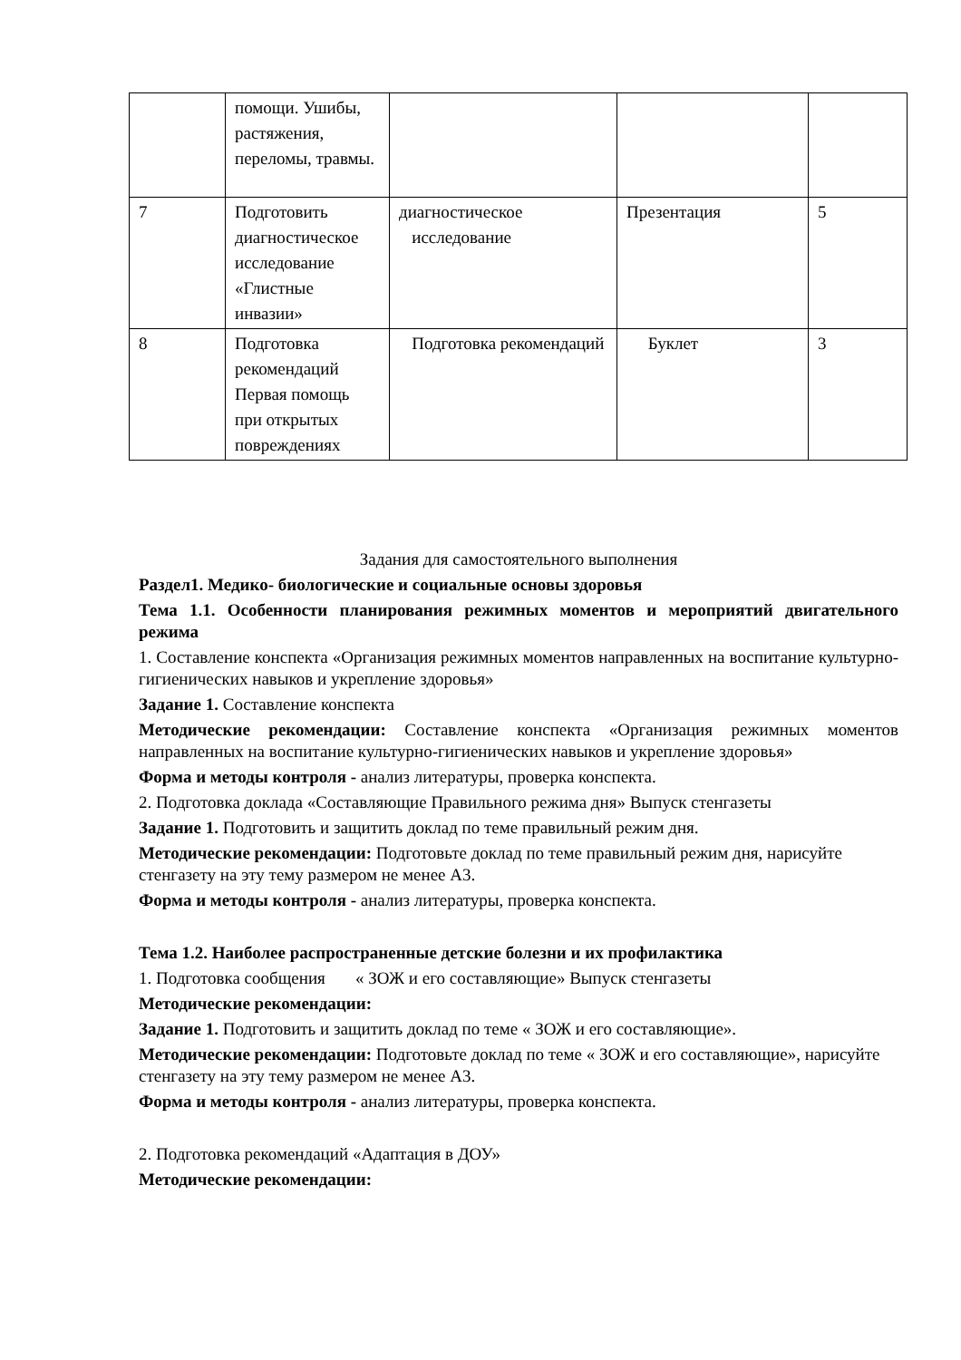| | помощи. Ушибы, растяжения, переломы, травмы. | | | |
| 7 | Подготовить диагностическое исследование «Глистные инвазии» | диагностическое исследование | Презентация | 5 |
| 8 | Подготовка рекомендаций Первая помощь при открытых повреждениях | Подготовка рекомендаций | Буклет | 3 |
Задания для самостоятельного выполнения
Раздел1. Медико- биологические и социальные основы здоровья
Тема 1.1. Особенности планирования режимных моментов и мероприятий двигательного режима
1. Составление конспекта «Организация режимных моментов направленных на воспитание культурно-гигиенических навыков и укрепление здоровья»
Задание 1. Составление конспекта
Методические рекомендации: Составление конспекта «Организация режимных моментов направленных на воспитание культурно-гигиенических навыков и укрепление здоровья»
Форма и методы контроля - анализ литературы, проверка конспекта.
2. Подготовка доклада «Составляющие Правильного режима дня» Выпуск стенгазеты
Задание 1. Подготовить и защитить доклад по теме правильный режим дня.
Методические рекомендации: Подготовьте доклад по теме правильный режим дня, нарисуйте стенгазету на эту тему размером не менее А3.
Форма и методы контроля - анализ литературы, проверка конспекта.
Тема 1.2. Наиболее распространенные детские болезни и их профилактика
1. Подготовка сообщения « ЗОЖ и его составляющие» Выпуск стенгазеты
Методические рекомендации:
Задание 1. Подготовить и защитить доклад по теме « ЗОЖ и его составляющие».
Методические рекомендации: Подготовьте доклад по теме « ЗОЖ и его составляющие», нарисуйте стенгазету на эту тему размером не менее А3.
Форма и методы контроля - анализ литературы, проверка конспекта.
2. Подготовка рекомендаций «Адаптация в ДОУ»
Методические рекомендации: